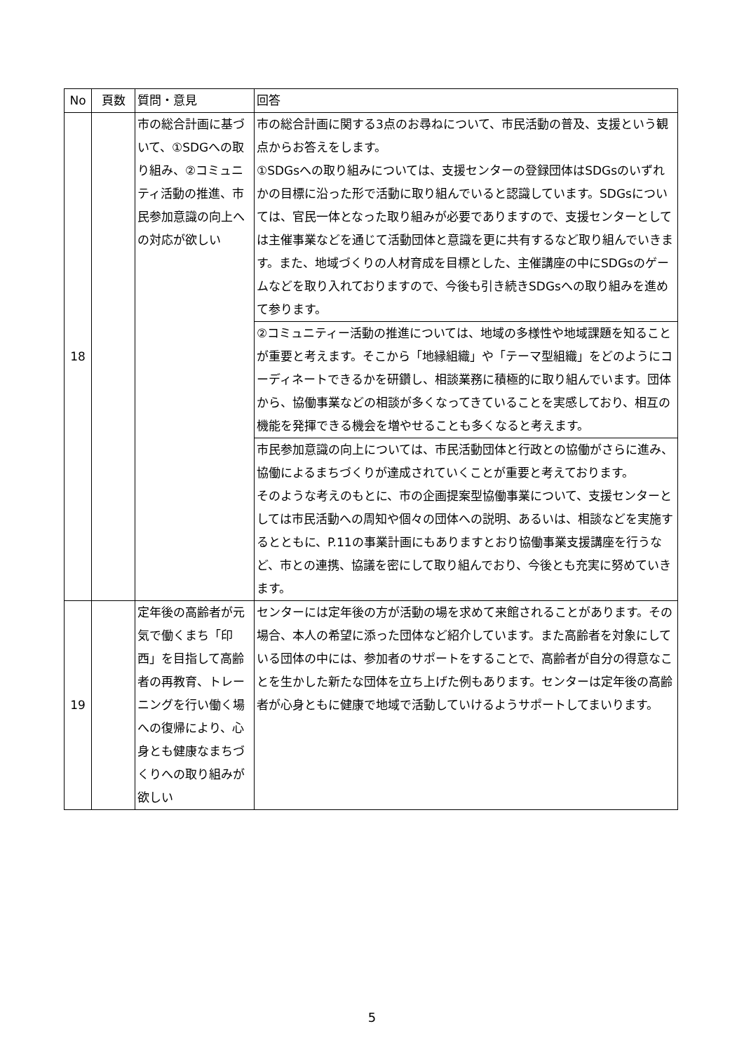| No | 頁数 | 質問・意見 | 回答 |
| --- | --- | --- | --- |
| 18 | | 市の総合計画に基づいて、①SDGへの取り組み、②コミュニティ活動の推進、市民参加意識の向上への対応が欲しい | 市の総合計画に関する3点のお尋ねについて、市民活動の普及、支援という観点からお答えをします。 ①SDGsへの取り組みについては、支援センターの登録団体はSDGsのいずれかの目標に沿った形で活動に取り組んでいると認識しています。SDGsについては、官民一体となった取り組みが必要でありますので、支援センターとしては主催事業などを通じて活動団体と意識を更に共有するなど取り組んでいきます。また、地域づくりの人材育成を目標とした、主催講座の中にSDGsのゲームなどを取り入れておりますので、今後も引き続きSDGsへの取り組みを進めて参ります。 |
| | | | ②コミュニティー活動の推進については、地域の多様性や地域課題を知ることが重要と考えます。そこから「地縁組織」や「テーマ型組織」をどのようにコーディネートできるかを研鑽し、相談業務に積極的に取り組んでいます。団体から、協働事業などの相談が多くなってきていることを実感しており、相互の機能を発揮できる機会を増やせることも多くなると考えます。 |
| | | | 市民参加意識の向上については、市民活動団体と行政との協働がさらに進み、協働によるまちづくりが達成されていくことが重要と考えております。 そのような考えのもとに、市の企画提案型協働事業について、支援センターとしては市民活動への周知や個々の団体への説明、あるいは、相談などを実施するとともに、P.11の事業計画にもありますとおり協働事業支援講座を行うなど、市との連携、協議を密にして取り組んでおり、今後とも充実に努めていきます。 |
| 19 | | 定年後の高齢者が元気で働くまち「印西」を目指して高齢者の再教育、トレーニングを行い働く場への復帰により、心身とも健康なまちづくりへの取り組みが欲しい | センターには定年後の方が活動の場を求めて来館されることがあります。その場合、本人の希望に添った団体など紹介しています。また高齢者を対象にしている団体の中には、参加者のサポートをすることで、高齢者が自分の得意なことを生かした新たな団体を立ち上げた例もあります。センターは定年後の高齢者が心身ともに健康で地域で活動していけるようサポートしてまいります。 |
5